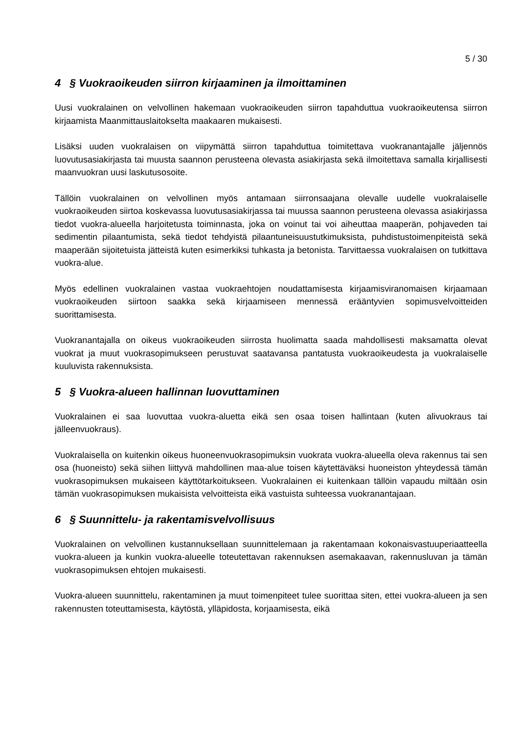5 / 30
4 § Vuokraoikeuden siirron kirjaaminen ja ilmoittaminen
Uusi vuokralainen on velvollinen hakemaan vuokraoikeuden siirron tapahduttua vuokraoikeutensa siirron kirjaamista Maanmittauslaitokselta maakaaren mukaisesti.
Lisäksi uuden vuokralaisen on viipymättä siirron tapahduttua toimitettava vuokranantajalle jäljennös luovutusasiakirjasta tai muusta saannon perusteena olevasta asiakirjasta sekä ilmoitettava samalla kirjallisesti maanvuokran uusi laskutusosoite.
Tällöin vuokralainen on velvollinen myös antamaan siirronsaajana olevalle uudelle vuokralaiselle vuokraoikeuden siirtoa koskevassa luovutusasiakirjassa tai muussa saannon perusteena olevassa asiakirjassa tiedot vuokra-alueella harjoitetusta toiminnasta, joka on voinut tai voi aiheuttaa maaperän, pohjaveden tai sedimentin pilaantumista, sekä tiedot tehdyistä pilaantuneisuustutkimuksista, puhdistustoimenpiteistä sekä maaperään sijoitetuista jätteistä kuten esimerkiksi tuhkasta ja betonista. Tarvittaessa vuokralaisen on tutkittava vuokra-alue.
Myös edellinen vuokralainen vastaa vuokraehtojen noudattamisesta kirjaamisviranomaisen kirjaamaan vuokraoikeuden siirtoon saakka sekä kirjaamiseen mennessä erääntyvien sopimusvelvoitteiden suorittamisesta.
Vuokranantajalla on oikeus vuokraoikeuden siirrosta huolimatta saada mahdollisesti maksamatta olevat vuokrat ja muut vuokrasopimukseen perustuvat saatavansa pantatusta vuokraoikeudesta ja vuokralaiselle kuuluvista rakennuksista.
5 § Vuokra-alueen hallinnan luovuttaminen
Vuokralainen ei saa luovuttaa vuokra-aluetta eikä sen osaa toisen hallintaan (kuten alivuokraus tai jälleenvuokraus).
Vuokralaisella on kuitenkin oikeus huoneenvuokrasopimuksin vuokrata vuokra-alueella oleva rakennus tai sen osa (huoneisto) sekä siihen liittyvä mahdollinen maa-alue toisen käytettäväksi huoneiston yhteydessä tämän vuokrasopimuksen mukaiseen käyttötarkoitukseen. Vuokralainen ei kuitenkaan tällöin vapaudu miltään osin tämän vuokrasopimuksen mukaisista velvoitteista eikä vastuista suhteessa vuokranantajaan.
6 § Suunnittelu- ja rakentamisvelvollisuus
Vuokralainen on velvollinen kustannuksellaan suunnittelemaan ja rakentamaan kokonaisvastuuperiaatteella vuokra-alueen ja kunkin vuokra-alueelle toteutettavan rakennuksen asemakaavan, rakennusluvan ja tämän vuokrasopimuksen ehtojen mukaisesti.
Vuokra-alueen suunnittelu, rakentaminen ja muut toimenpiteet tulee suorittaa siten, ettei vuokra-alueen ja sen rakennusten toteuttamisesta, käytöstä, ylläpidosta, korjaamisesta, eikä